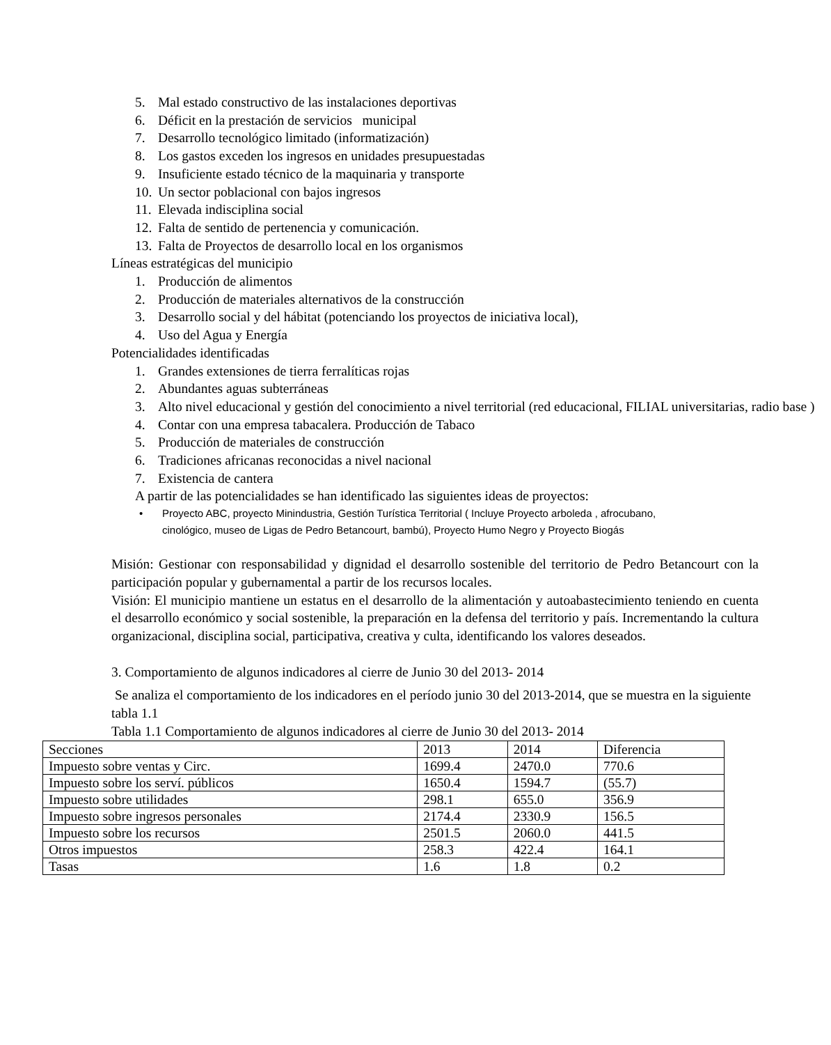5. Mal estado constructivo de las instalaciones deportivas
6. Déficit en la prestación de servicios municipal
7. Desarrollo tecnológico limitado (informatización)
8. Los gastos exceden los ingresos en unidades presupuestadas
9. Insuficiente estado técnico de la maquinaria y transporte
10. Un sector poblacional con bajos ingresos
11. Elevada indisciplina social
12. Falta de sentido de pertenencia y comunicación.
13. Falta de Proyectos de desarrollo local en los organismos
Líneas estratégicas del municipio
1. Producción de alimentos
2. Producción de materiales alternativos de la construcción
3. Desarrollo social y del hábitat (potenciando los proyectos de iniciativa local),
4. Uso del Agua y Energía
Potencialidades identificadas
1. Grandes extensiones de tierra ferralíticas rojas
2. Abundantes aguas subterráneas
3. Alto nivel educacional y gestión del conocimiento a nivel territorial (red educacional, FILIAL universitarias, radio base )
4. Contar con una empresa tabacalera. Producción de Tabaco
5. Producción de materiales de construcción
6. Tradiciones africanas reconocidas a nivel nacional
7. Existencia de cantera
A partir de las potencialidades se han identificado las siguientes ideas de proyectos:
• Proyecto ABC, proyecto Minindustria, Gestión Turística Territorial ( Incluye Proyecto arboleda , afrocubano, cinológico, museo de Ligas de Pedro Betancourt, bambú), Proyecto Humo Negro y Proyecto Biogás
Misión: Gestionar con responsabilidad y dignidad el desarrollo sostenible del territorio de Pedro Betancourt con la participación popular y gubernamental a partir de los recursos locales.
Visión: El municipio mantiene un estatus en el desarrollo de la alimentación y autoabastecimiento teniendo en cuenta el desarrollo económico y social sostenible, la preparación en la defensa del territorio y país. Incrementando la cultura organizacional, disciplina social, participativa, creativa y culta, identificando los valores deseados.
3. Comportamiento de algunos indicadores al cierre de Junio 30 del 2013- 2014
Se analiza el comportamiento de los indicadores en el período junio 30 del 2013-2014, que se muestra en la siguiente tabla 1.1
Tabla 1.1 Comportamiento de algunos indicadores al cierre de Junio 30 del 2013- 2014
| Secciones | 2013 | 2014 | Diferencia |
| Impuesto sobre ventas y Circ. | 1699.4 | 2470.0 | 770.6 |
| Impuesto sobre los serví. públicos | 1650.4 | 1594.7 | (55.7) |
| Impuesto sobre utilidades | 298.1 | 655.0 | 356.9 |
| Impuesto sobre ingresos personales | 2174.4 | 2330.9 | 156.5 |
| Impuesto sobre los recursos | 2501.5 | 2060.0 | 441.5 |
| Otros impuestos | 258.3 | 422.4 | 164.1 |
| Tasas | 1.6 | 1.8 | 0.2 |